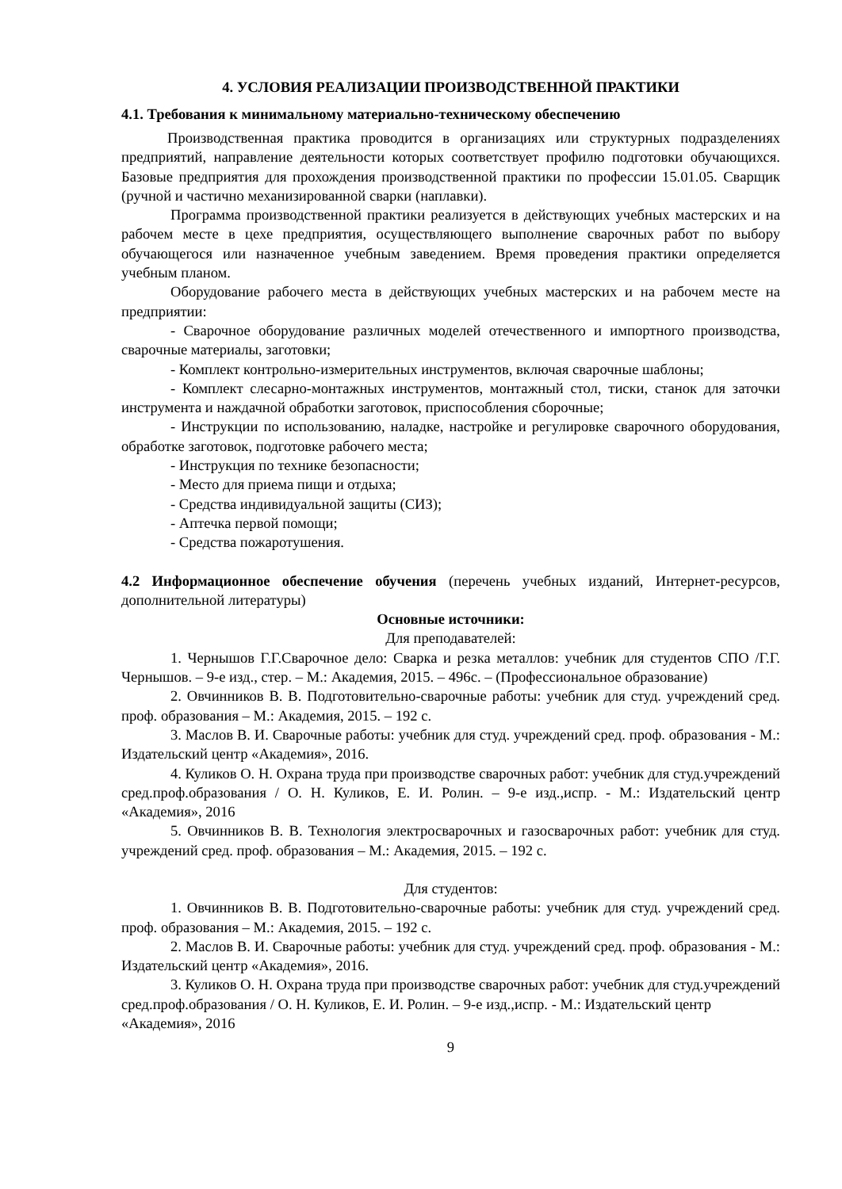4. УСЛОВИЯ РЕАЛИЗАЦИИ ПРОИЗВОДСТВЕННОЙ ПРАКТИКИ
4.1. Требования к минимальному материально-техническому обеспечению
Производственная практика проводится в организациях или структурных подразделениях предприятий, направление деятельности которых соответствует профилю подготовки обучающихся. Базовые предприятия для прохождения производственной практики по профессии 15.01.05. Сварщик (ручной и частично механизированной сварки (наплавки).
Программа производственной практики реализуется в действующих учебных мастерских и на рабочем месте в цехе предприятия, осуществляющего выполнение сварочных работ по выбору обучающегося или назначенное учебным заведением. Время проведения практики определяется учебным планом.
Оборудование рабочего места в действующих учебных мастерских и на рабочем месте на предприятии:
- Сварочное оборудование различных моделей отечественного и импортного производства, сварочные материалы, заготовки;
- Комплект контрольно-измерительных инструментов, включая сварочные шаблоны;
- Комплект слесарно-монтажных инструментов, монтажный стол, тиски, станок для заточки инструмента и наждачной обработки заготовок, приспособления сборочные;
- Инструкции по использованию, наладке, настройке и регулировке сварочного оборудования, обработке заготовок, подготовке рабочего места;
- Инструкция по технике безопасности;
- Место для приема пищи и отдыха;
- Средства индивидуальной защиты (СИЗ);
- Аптечка первой помощи;
- Средства пожаротушения.
4.2 Информационное обеспечение обучения (перечень учебных изданий, Интернет-ресурсов, дополнительной литературы)
Основные источники:
Для преподавателей:
1. Чернышов Г.Г.Сварочное дело: Сварка и резка металлов: учебник для студентов СПО /Г.Г. Чернышов. – 9-е изд., стер. – М.: Академия, 2015. – 496с. – (Профессиональное образование)
2. Овчинников В. В. Подготовительно-сварочные работы: учебник для студ. учреждений сред. проф. образования – М.: Академия, 2015. – 192 с.
3. Маслов В. И. Сварочные работы: учебник для студ. учреждений сред. проф. образования - М.: Издательский центр «Академия», 2016.
4. Куликов О. Н. Охрана труда при производстве сварочных работ: учебник для студ.учреждений сред.проф.образования / О. Н. Куликов, Е. И. Ролин. – 9-е изд.,испр. - М.: Издательский центр «Академия», 2016
5. Овчинников В. В. Технология электросварочных и газосварочных работ: учебник для студ. учреждений сред. проф. образования – М.: Академия, 2015. – 192 с.
Для студентов:
1. Овчинников В. В. Подготовительно-сварочные работы: учебник для студ. учреждений сред. проф. образования – М.: Академия, 2015. – 192 с.
2. Маслов В. И. Сварочные работы: учебник для студ. учреждений сред. проф. образования - М.: Издательский центр «Академия», 2016.
3. Куликов О. Н. Охрана труда при производстве сварочных работ: учебник для студ.учреждений сред.проф.образования / О. Н. Куликов, Е. И. Ролин. – 9-е изд.,испр. - М.: Издательский центр «Академия», 2016
9